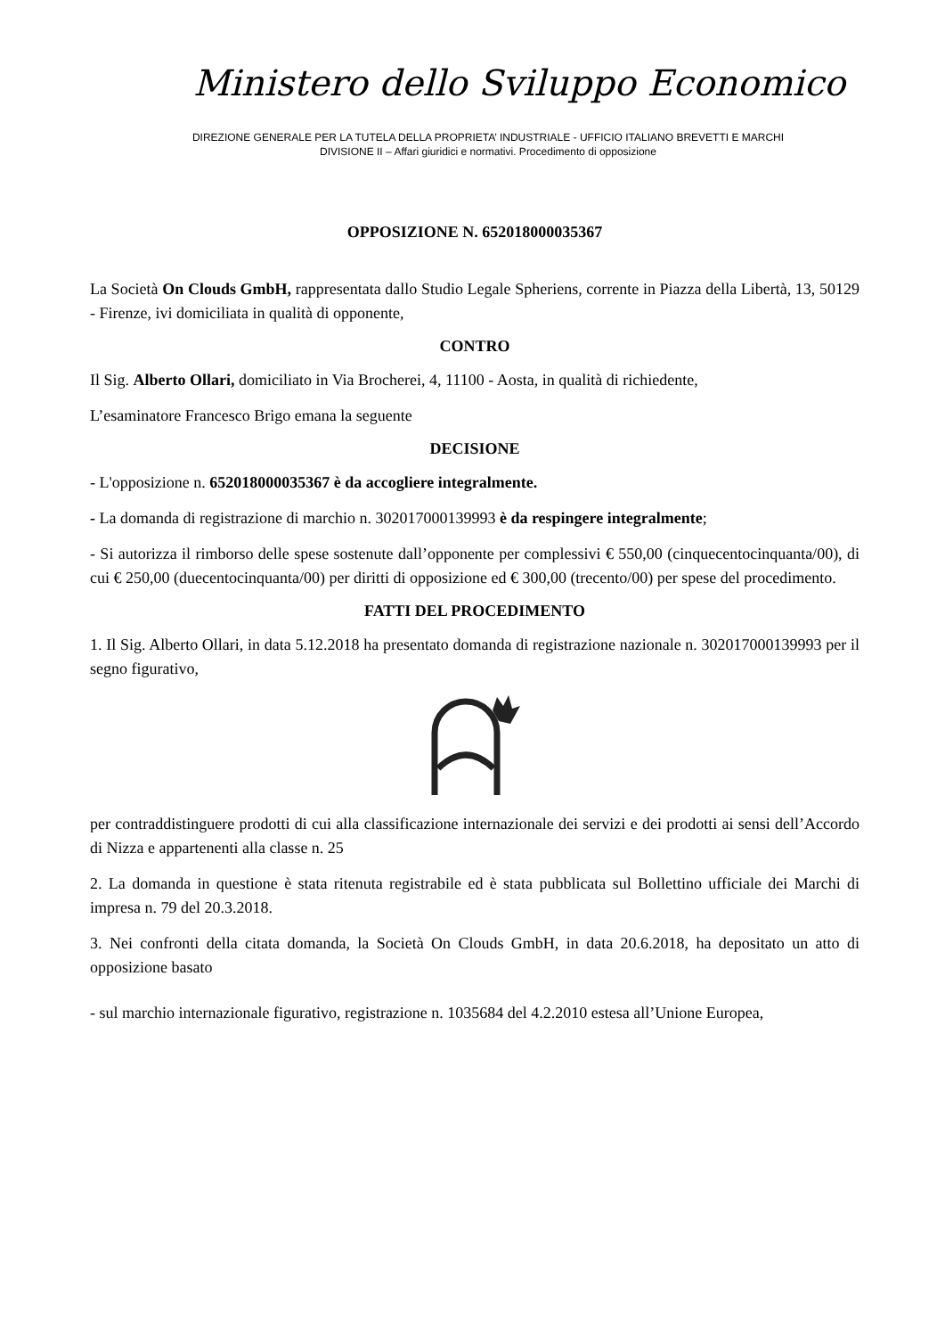Ministero dello Sviluppo Economico
DIREZIONE GENERALE PER LA TUTELA DELLA PROPRIETA’ INDUSTRIALE - UFFICIO ITALIANO BREVETTI E MARCHI
DIVISIONE II – Affari giuridici e normativi. Procedimento di opposizione
OPPOSIZIONE N. 652018000035367
La Società On Clouds GmbH, rappresentata dallo Studio Legale Spheriens, corrente in Piazza della Libertà, 13, 50129 - Firenze, ivi domiciliata in qualità di opponente,
CONTRO
Il Sig. Alberto Ollari, domiciliato in Via Brocherei, 4, 11100 - Aosta, in qualità di richiedente,
L’esaminatore Francesco Brigo emana la seguente
DECISIONE
- L'opposizione n. 652018000035367 è da accogliere integralmente.
- La domanda di registrazione di marchio n. 302017000139993 è da respingere integralmente;
- Si autorizza il rimborso delle spese sostenute dall’opponente per complessivi € 550,00 (cinquecentocinquanta/00), di cui € 250,00 (duecentocinquanta/00) per diritti di opposizione ed € 300,00 (trecento/00) per spese del procedimento.
FATTI DEL PROCEDIMENTO
1. Il Sig. Alberto Ollari, in data 5.12.2018 ha presentato domanda di registrazione nazionale n. 302017000139993 per il segno figurativo,
per contraddistinguere prodotti di cui alla classificazione internazionale dei servizi e dei prodotti ai sensi dell’Accordo di Nizza e appartenenti alla classe n. 25
2. La domanda in questione è stata ritenuta registrabile ed è stata pubblicata sul Bollettino ufficiale dei Marchi di impresa n. 79 del 20.3.2018.
3. Nei confronti della citata domanda, la Società On Clouds GmbH, in data 20.6.2018, ha depositato un atto di opposizione basato
- sul marchio internazionale figurativo, registrazione n. 1035684 del 4.2.2010 estesa all’Unione Europea,